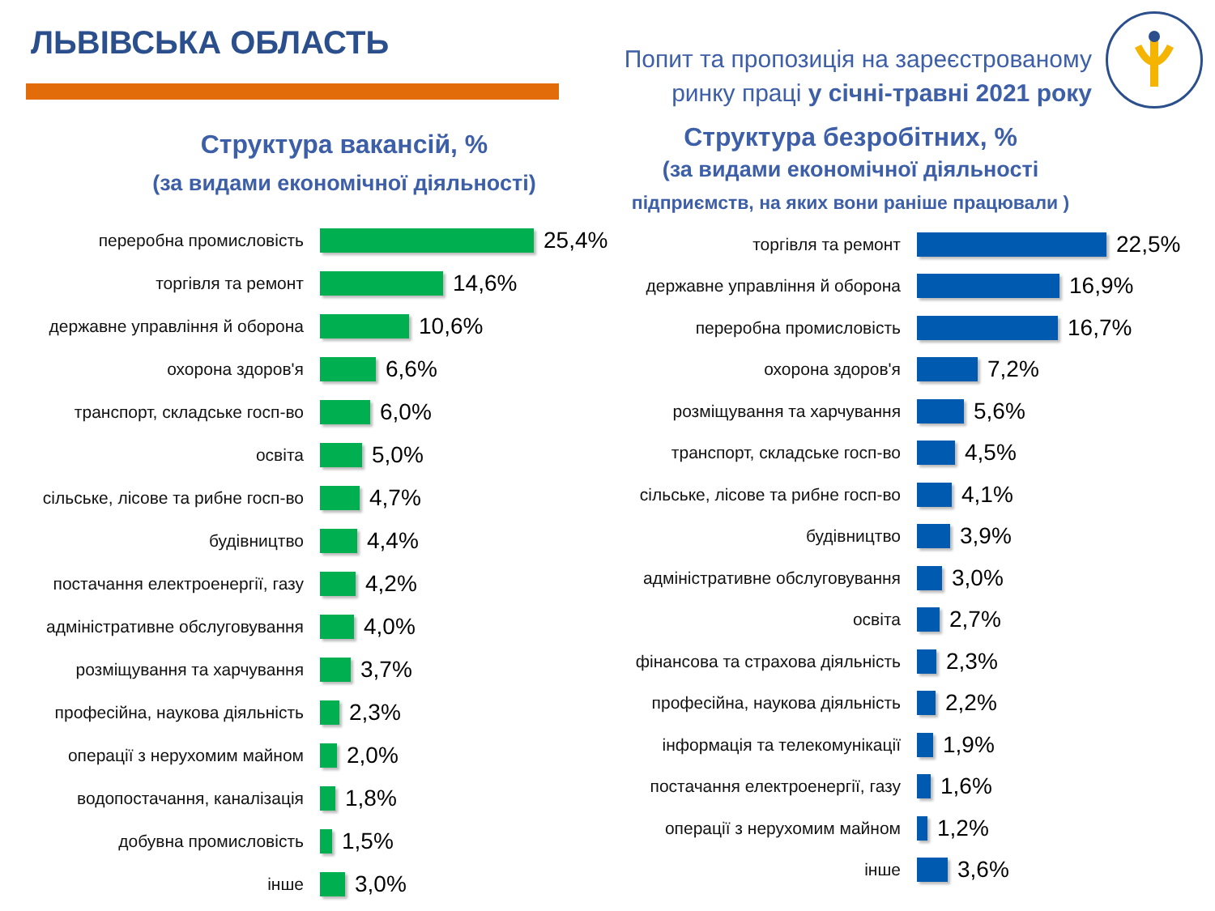ЛЬВІВСЬКА ОБЛАСТЬ
Попит та пропозиція на зареєстрованому ринку праці у січні-травні 2021 року
Структура вакансій, %
(за видами економічної діяльності)
Структура безробітних, %
(за видами економічної діяльності
підприємств, на яких вони раніше працювали )
переробна промисловість
25,4%
торгівля та ремонт
14,6%
державне управління й оборона
10,6%
охорона здоров'я
6,6%
транспорт, складське госп-во
6,0%
освіта
5,0%
сільське, лісове та рибне госп-во
4,7%
будівництво
4,4%
постачання електроенергії, газу
4,2%
адміністративне обслуговування
4,0%
розміщування та харчування
3,7%
професійна, наукова діяльність
2,3%
операції з нерухомим майном
2,0%
водопостачання, каналізація
1,8%
добувна промисловість
1,5%
інше
3,0%
торгівля та ремонт
22,5%
державне управління й оборона
16,9%
переробна промисловість
16,7%
охорона здоров'я
7,2%
розміщування та харчування
5,6%
транспорт, складське госп-во
4,5%
сільське, лісове та рибне госп-во
4,1%
будівництво
3,9%
адміністративне обслуговування
3,0%
освіта
2,7%
фінансова та страхова діяльність
2,3%
професійна, наукова діяльність
2,2%
інформація та телекомунікації
1,9%
постачання електроенергії, газу
1,6%
операції з нерухомим майном
1,2%
інше
3,6%